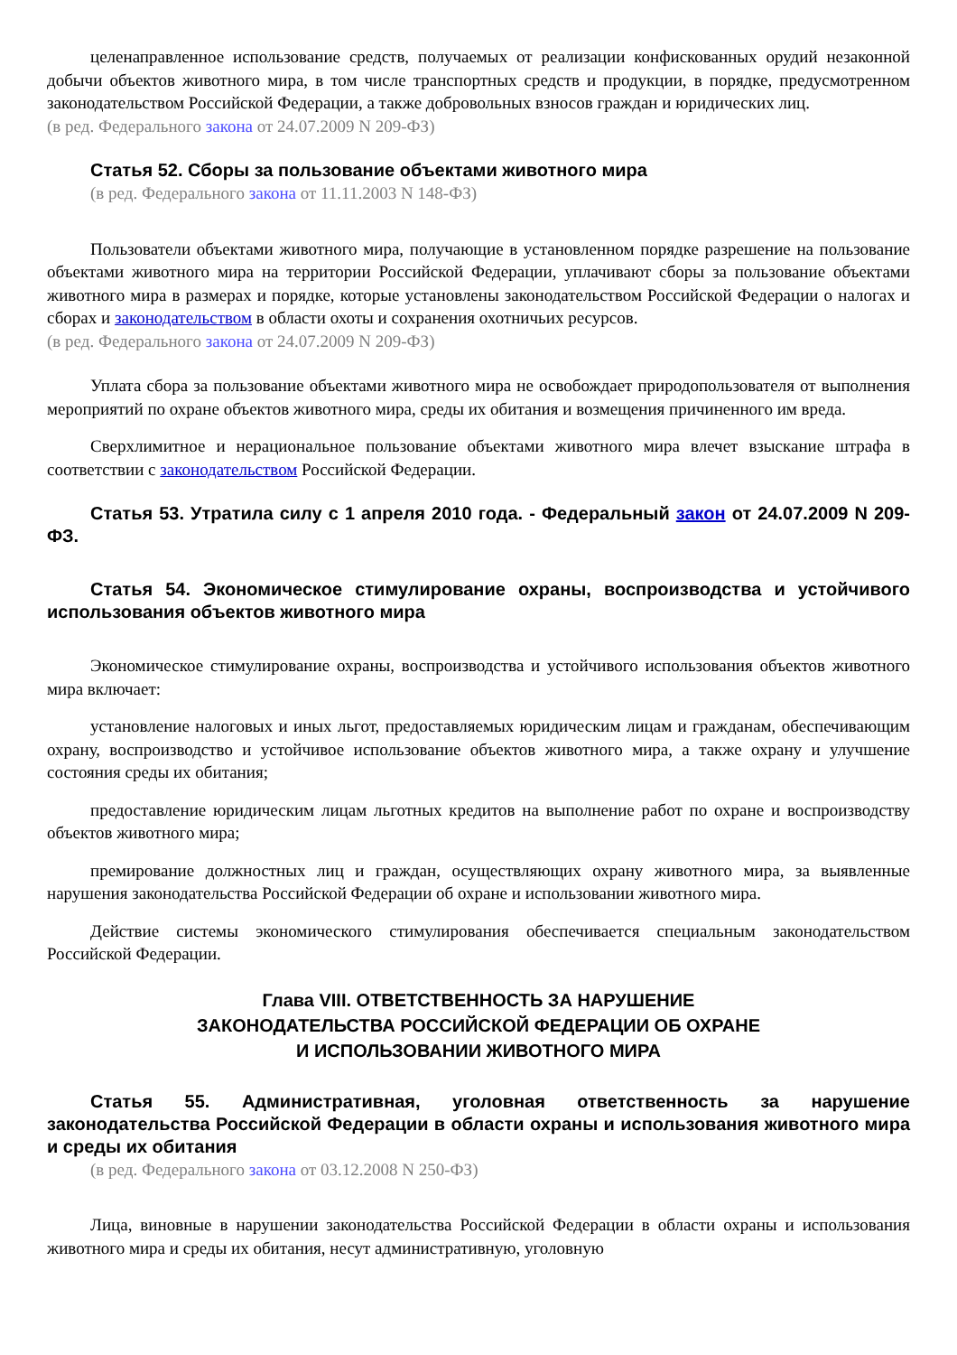целенаправленное использование средств, получаемых от реализации конфискованных орудий незаконной добычи объектов животного мира, в том числе транспортных средств и продукции, в порядке, предусмотренном законодательством Российской Федерации, а также добровольных взносов граждан и юридических лиц.
(в ред. Федерального закона от 24.07.2009 N 209-ФЗ)
Статья 52. Сборы за пользование объектами животного мира
(в ред. Федерального закона от 11.11.2003 N 148-ФЗ)
Пользователи объектами животного мира, получающие в установленном порядке разрешение на пользование объектами животного мира на территории Российской Федерации, уплачивают сборы за пользование объектами животного мира в размерах и порядке, которые установлены законодательством Российской Федерации о налогах и сборах и законодательством в области охоты и сохранения охотничьих ресурсов.
(в ред. Федерального закона от 24.07.2009 N 209-ФЗ)
Уплата сбора за пользование объектами животного мира не освобождает природопользователя от выполнения мероприятий по охране объектов животного мира, среды их обитания и возмещения причиненного им вреда.
Сверхлимитное и нерациональное пользование объектами животного мира влечет взыскание штрафа в соответствии с законодательством Российской Федерации.
Статья 53. Утратила силу с 1 апреля 2010 года. - Федеральный закон от 24.07.2009 N 209-ФЗ.
Статья 54. Экономическое стимулирование охраны, воспроизводства и устойчивого использования объектов животного мира
Экономическое стимулирование охраны, воспроизводства и устойчивого использования объектов животного мира включает:
установление налоговых и иных льгот, предоставляемых юридическим лицам и гражданам, обеспечивающим охрану, воспроизводство и устойчивое использование объектов животного мира, а также охрану и улучшение состояния среды их обитания;
предоставление юридическим лицам льготных кредитов на выполнение работ по охране и воспроизводству объектов животного мира;
премирование должностных лиц и граждан, осуществляющих охрану животного мира, за выявленные нарушения законодательства Российской Федерации об охране и использовании животного мира.
Действие системы экономического стимулирования обеспечивается специальным законодательством Российской Федерации.
Глава VIII. ОТВЕТСТВЕННОСТЬ ЗА НАРУШЕНИЕ
ЗАКОНОДАТЕЛЬСТВА РОССИЙСКОЙ ФЕДЕРАЦИИ ОБ ОХРАНЕ
И ИСПОЛЬЗОВАНИИ ЖИВОТНОГО МИРА
Статья 55. Административная, уголовная ответственность за нарушение законодательства Российской Федерации в области охраны и использования животного мира и среды их обитания
(в ред. Федерального закона от 03.12.2008 N 250-ФЗ)
Лица, виновные в нарушении законодательства Российской Федерации в области охраны и использования животного мира и среды их обитания, несут административную, уголовную